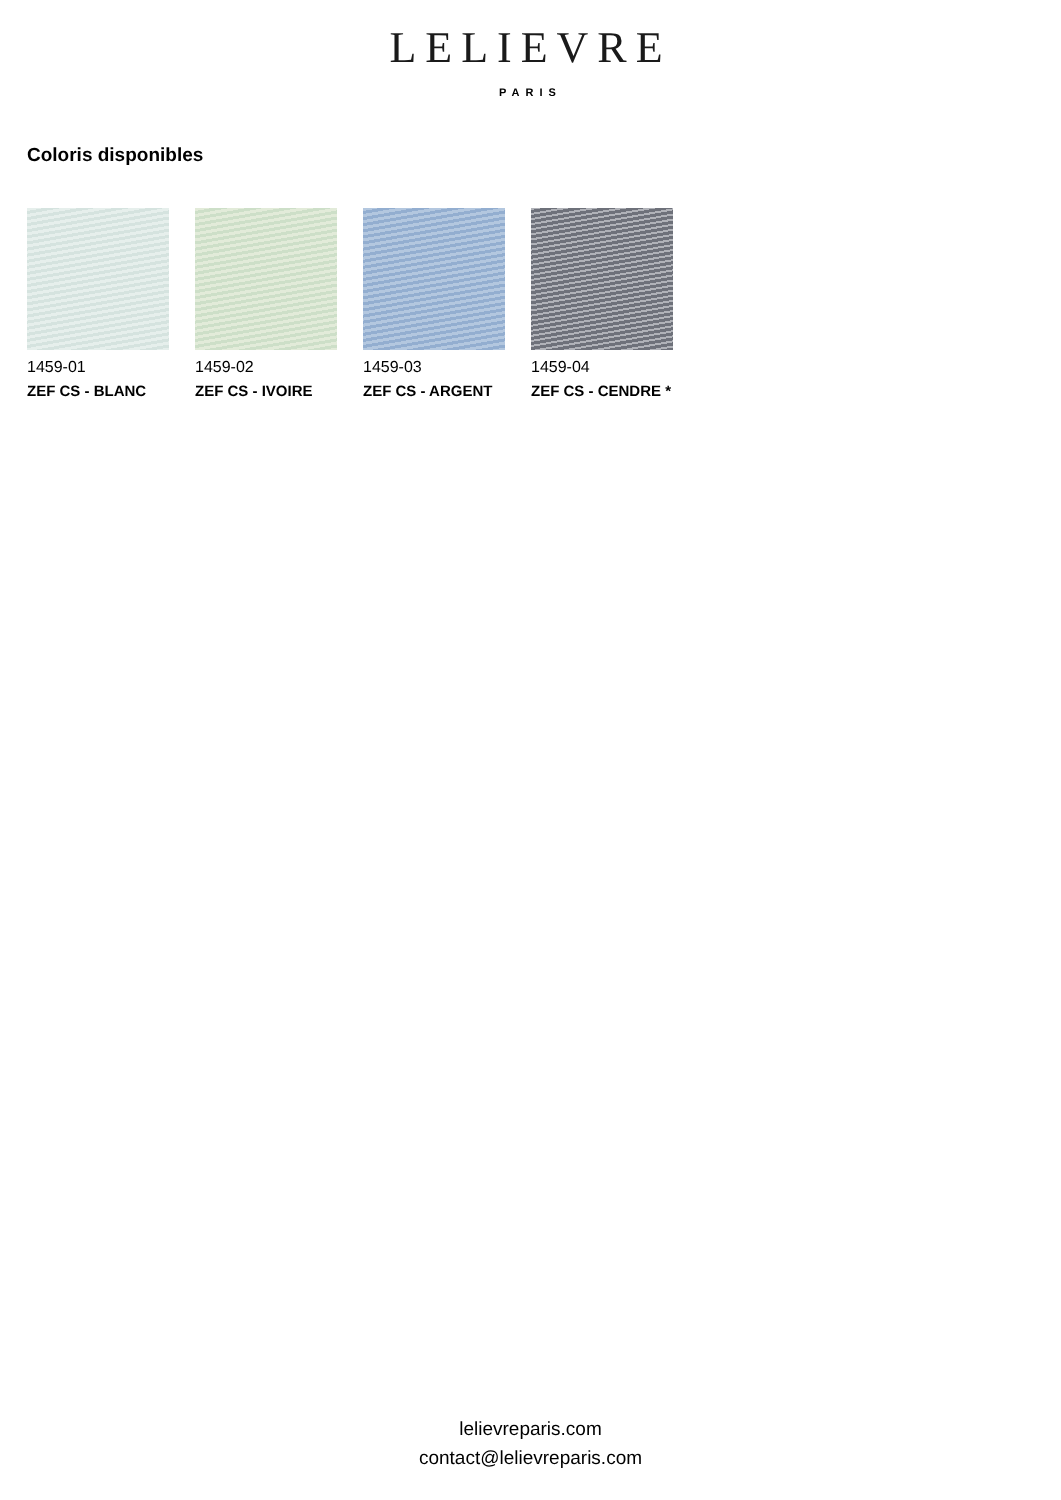LELIEVRE
PARIS
Coloris disponibles
1459-01
ZEF CS - BLANC
1459-02
ZEF CS - IVOIRE
1459-03
ZEF CS - ARGENT
1459-04
ZEF CS - CENDRE *
lelievreparis.com
contact@lelievreparis.com